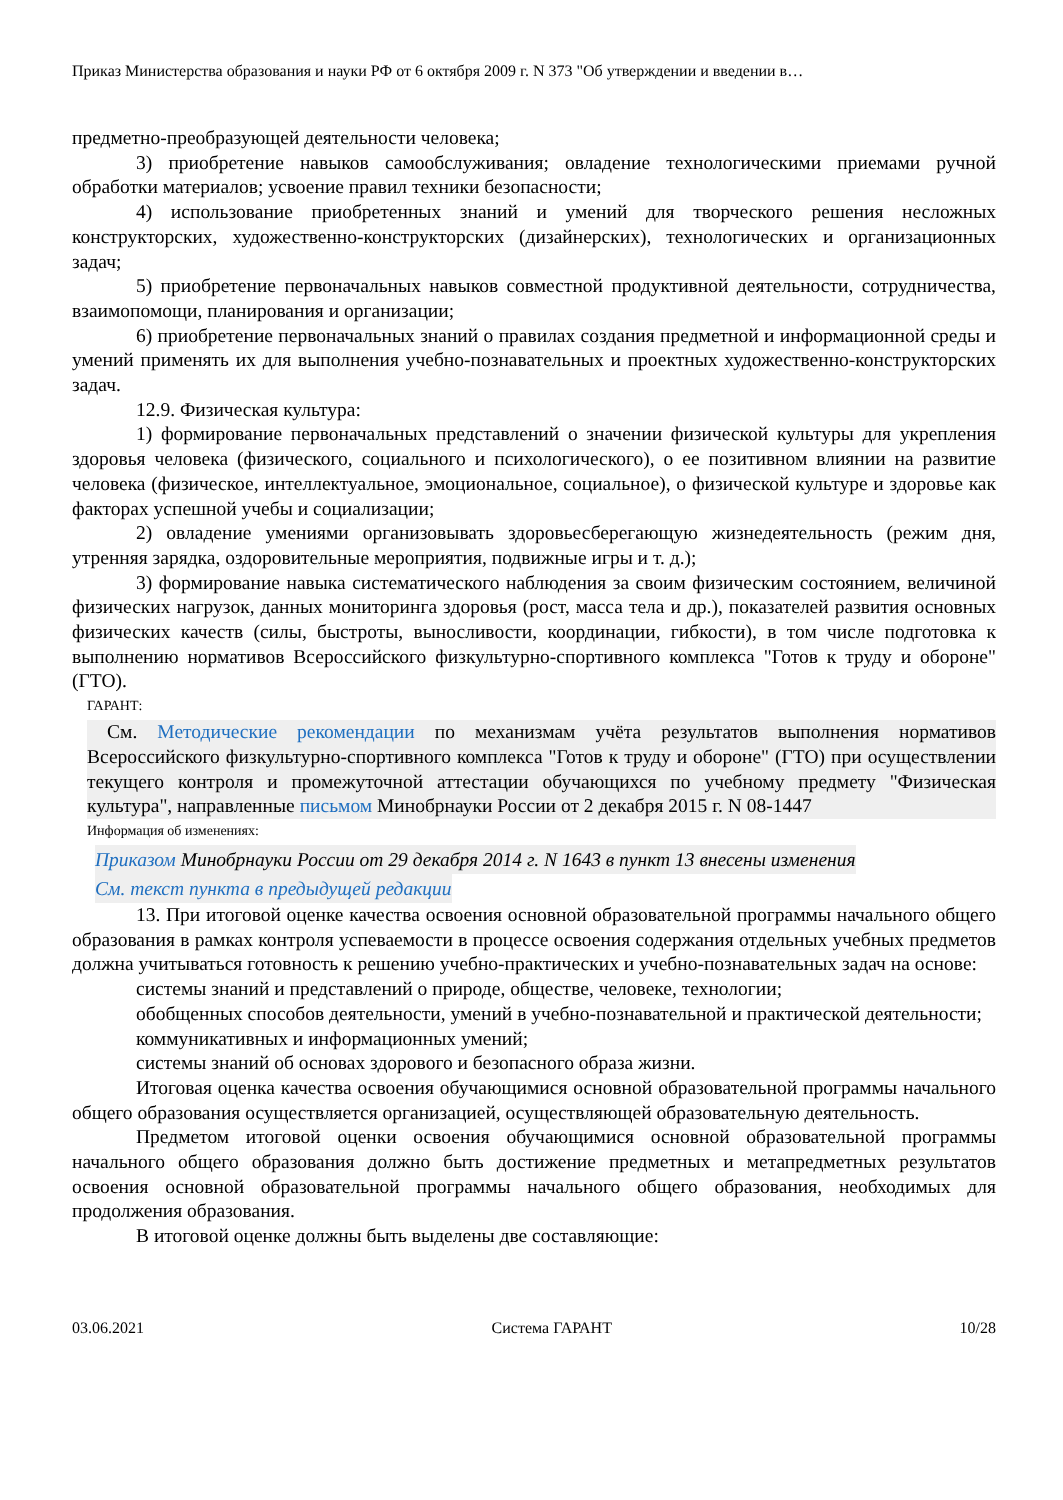Приказ Министерства образования и науки РФ от 6 октября 2009 г. N 373 "Об утверждении и введении в…
предметно-преобразующей деятельности человека;
3) приобретение навыков самообслуживания; овладение технологическими приемами ручной обработки материалов; усвоение правил техники безопасности;
4) использование приобретенных знаний и умений для творческого решения несложных конструкторских, художественно-конструкторских (дизайнерских), технологических и организационных задач;
5) приобретение первоначальных навыков совместной продуктивной деятельности, сотрудничества, взаимопомощи, планирования и организации;
6) приобретение первоначальных знаний о правилах создания предметной и информационной среды и умений применять их для выполнения учебно-познавательных и проектных художественно-конструкторских задач.
12.9. Физическая культура:
1) формирование первоначальных представлений о значении физической культуры для укрепления здоровья человека (физического, социального и психологического), о ее позитивном влиянии на развитие человека (физическое, интеллектуальное, эмоциональное, социальное), о физической культуре и здоровье как факторах успешной учебы и социализации;
2) овладение умениями организовывать здоровьесберегающую жизнедеятельность (режим дня, утренняя зарядка, оздоровительные мероприятия, подвижные игры и т. д.);
3) формирование навыка систематического наблюдения за своим физическим состоянием, величиной физических нагрузок, данных мониторинга здоровья (рост, масса тела и др.), показателей развития основных физических качеств (силы, быстроты, выносливости, координации, гибкости), в том числе подготовка к выполнению нормативов Всероссийского физкультурно-спортивного комплекса "Готов к труду и обороне" (ГТО).
ГАРАНТ:
См. Методические рекомендации по механизмам учёта результатов выполнения нормативов Всероссийского физкультурно-спортивного комплекса "Готов к труду и обороне" (ГТО) при осуществлении текущего контроля и промежуточной аттестации обучающихся по учебному предмету "Физическая культура", направленные письмом Минобрнауки России от 2 декабря 2015 г. N 08-1447
Информация об изменениях:
Приказом Минобрнауки России от 29 декабря 2014 г. N 1643 в пункт 13 внесены изменения
См. текст пункта в предыдущей редакции
13. При итоговой оценке качества освоения основной образовательной программы начального общего образования в рамках контроля успеваемости в процессе освоения содержания отдельных учебных предметов должна учитываться готовность к решению учебно-практических и учебно-познавательных задач на основе:
системы знаний и представлений о природе, обществе, человеке, технологии;
обобщенных способов деятельности, умений в учебно-познавательной и практической деятельности;
коммуникативных и информационных умений;
системы знаний об основах здорового и безопасного образа жизни.
Итоговая оценка качества освоения обучающимися основной образовательной программы начального общего образования осуществляется организацией, осуществляющей образовательную деятельность.
Предметом итоговой оценки освоения обучающимися основной образовательной программы начального общего образования должно быть достижение предметных и метапредметных результатов освоения основной образовательной программы начального общего образования, необходимых для продолжения образования.
В итоговой оценке должны быть выделены две составляющие:
03.06.2021 Система ГАРАНТ 10/28